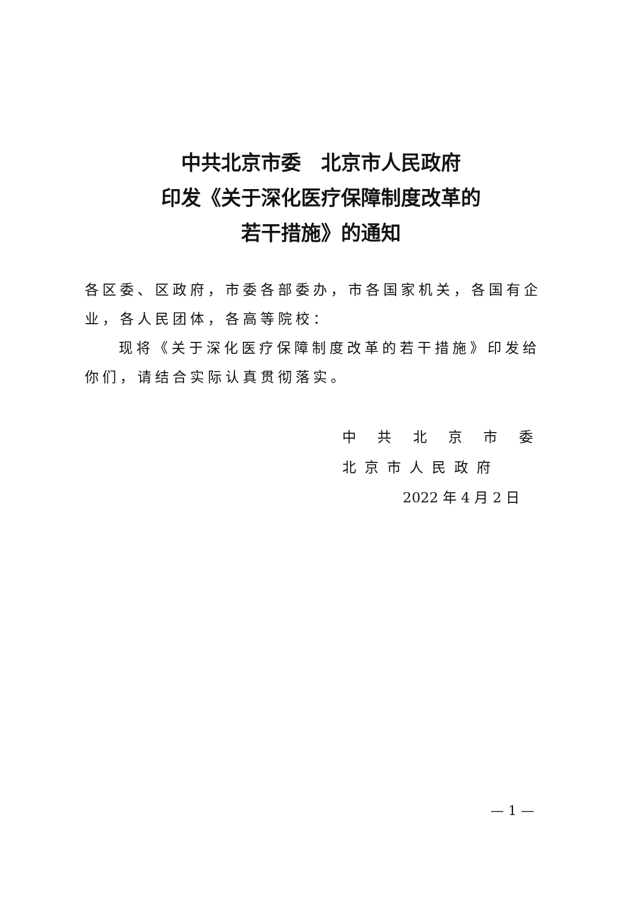中共北京市委　北京市人民政府
印发《关于深化医疗保障制度改革的
若干措施》的通知
各区委、区政府，市委各部委办，市各国家机关，各国有企业，各人民团体，各高等院校：
现将《关于深化医疗保障制度改革的若干措施》印发给你们，请结合实际认真贯彻落实。
中 共 北 京 市 委
北京市人民政府
2022 年 4 月 2 日
— 1 —